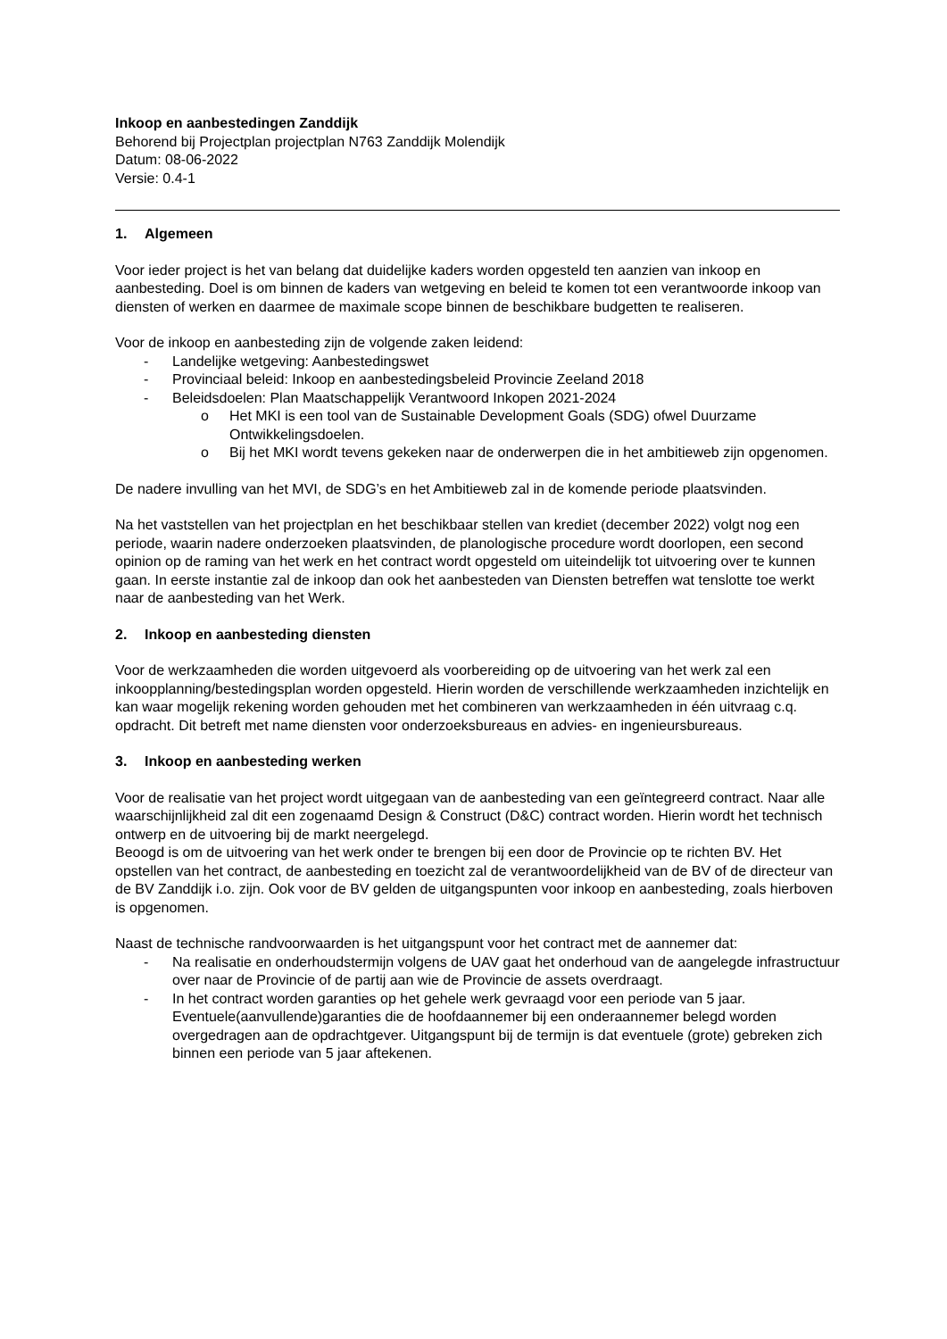Inkoop en aanbestedingen Zanddijk
Behorend bij Projectplan projectplan N763 Zanddijk Molendijk
Datum: 08-06-2022
Versie: 0.4-1
1. Algemeen
Voor ieder project is het van belang dat duidelijke kaders worden opgesteld ten aanzien van inkoop en aanbesteding. Doel is om binnen de kaders van wetgeving en beleid te komen tot een verantwoorde inkoop van diensten of werken en daarmee de maximale scope binnen de beschikbare budgetten te realiseren.
Voor de inkoop en aanbesteding zijn de volgende zaken leidend:
- Landelijke wetgeving: Aanbestedingswet
- Provinciaal beleid: Inkoop en aanbestedingsbeleid Provincie Zeeland 2018
- Beleidsdoelen: Plan Maatschappelijk Verantwoord Inkopen 2021-2024
o Het MKI is een tool van de Sustainable Development Goals (SDG) ofwel Duurzame Ontwikkelingsdoelen.
o Bij het MKI wordt tevens gekeken naar de onderwerpen die in het ambitieweb zijn opgenomen.
De nadere invulling van het MVI, de SDG’s en het Ambitieweb zal in de komende periode plaatsvinden.
Na het vaststellen van het projectplan en het beschikbaar stellen van krediet (december 2022) volgt nog een periode, waarin nadere onderzoeken plaatsvinden, de planologische procedure wordt doorlopen, een second opinion op de raming van het werk en het contract wordt opgesteld om uiteindelijk tot uitvoering over te kunnen gaan. In eerste instantie zal de inkoop dan ook het aanbesteden van Diensten betreffen wat tenslotte toe werkt naar de aanbesteding van het Werk.
2. Inkoop en aanbesteding diensten
Voor de werkzaamheden die worden uitgevoerd als voorbereiding op de uitvoering van het werk zal een inkoopplanning/bestedingsplan worden opgesteld. Hierin worden de verschillende werkzaamheden inzichtelijk en kan waar mogelijk rekening worden gehouden met het combineren van werkzaamheden in één uitvraag c.q. opdracht. Dit betreft met name diensten voor onderzoeksbureaus en advies- en ingenieursbureaus.
3. Inkoop en aanbesteding werken
Voor de realisatie van het project wordt uitgegaan van de aanbesteding van een geïntegreerd contract. Naar alle waarschijnlijkheid zal dit een zogenaamd Design & Construct (D&C) contract worden. Hierin wordt het technisch ontwerp en de uitvoering bij de markt neergelegd.
Beoogd is om de uitvoering van het werk onder te brengen bij een door de Provincie op te richten BV. Het opstellen van het contract, de aanbesteding en toezicht zal de verantwoordelijkheid van de BV of de directeur van de BV Zanddijk i.o. zijn. Ook voor de BV gelden de uitgangspunten voor inkoop en aanbesteding, zoals hierboven is opgenomen.
Naast de technische randvoorwaarden is het uitgangspunt voor het contract met de aannemer dat:
- Na realisatie en onderhoudstermijn volgens de UAV gaat het onderhoud van de aangelegde infrastructuur over naar de Provincie of de partij aan wie de Provincie de assets overdraagt.
- In het contract worden garanties op het gehele werk gevraagd voor een periode van 5 jaar. Eventuele(aanvullende)garanties die de hoofdaannemer bij een onderaannemer belegd worden overgedragen aan de opdrachtgever. Uitgangspunt bij de termijn is dat eventuele (grote) gebreken zich binnen een periode van 5 jaar aftekenen.